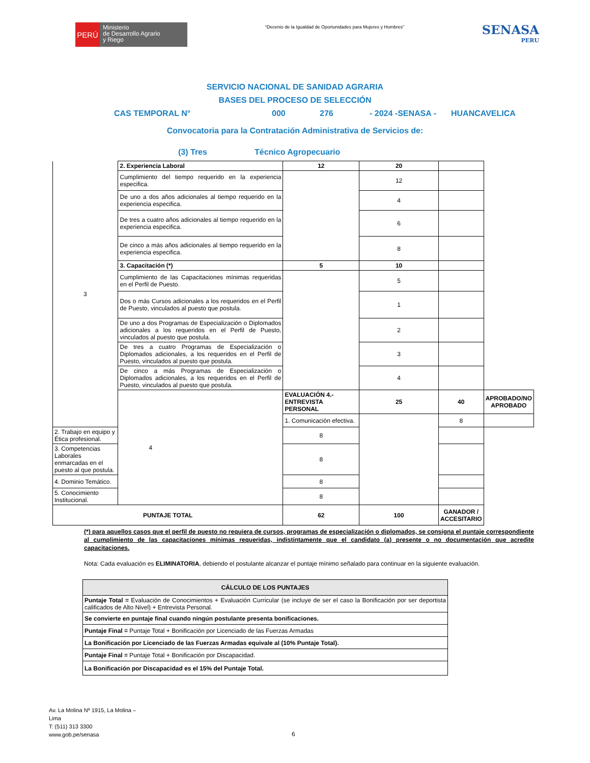PERÚ
Ministerio
de Desarrollo Agrario
y Riego
“Decenio de la Igualdad de Oportunidades para Mujeres y Hombres”
SENASA
PERU
SERVICIO NACIONAL DE SANIDAD AGRARIA
BASES DEL PROCESO DE SELECCIÓN
CAS TEMPORAL N° 000 276 - 2024 -SENASA - HUANCAVELICA
Convocatoria para la Contratación Administrativa de Servicios de:
(3) Tres Técnico Agropecuario
| 3 | 2. Experiencia Laboral | 12 | 20 | | |
| | Cumplimiento del tiempo requerido en la experiencia especifica. | | 12 | | |
| | De uno a dos años adicionales al tiempo requerido en la experiencia especifica. | | 4 | | |
| | De tres a cuatro años adicionales al tiempo requerido en la experiencia especifica. | | 6 | | |
| | De cinco a más años adicionales al tiempo requerido en la experiencia especifica. | | 8 | | |
| | 3. Capacitación (*) | 5 | 10 | | |
| | Cumplimiento de las Capacitaciones mínimas requeridas en el Perfil de Puesto. | | 5 | | |
| | Dos o más Cursos adicionales a los requeridos en el Perfil de Puesto, vinculados al puesto que postula. | | 1 | | |
| | De uno a dos Programas de Especialización o Diplomados adicionales a los requeridos en el Perfil de Puesto, vinculados al puesto que postula. | | 2 | | |
| | De tres a cuatro Programas de Especialización o Diplomados adicionales, a los requeridos en el Perfil de Puesto, vinculados al puesto que postula. | | 3 | | |
| | De cinco a más Programas de Especialización o Diplomados adicionales, a los requeridos en el Perfil de Puesto, vinculados al puesto que postula. | | 4 | | |
| | 4 | EVALUACIÓN 4.- ENTREVISTA PERSONAL | 25 | 40 | APROBADO/NO APROBADO |
| | | 1. Comunicación efectiva. | | 8 | |
| 2. Trabajo en equipo y Ética profesional. | | 8 | | | |
| 3. Competencias Laborales enmarcadas en el puesto al que postula. | | 8 | | | |
| 4. Dominio Temático. | | 8 | | | |
| 5. Conocimiento Institucional. | | 8 | | | |
| PUNTAJE TOTAL | | 62 | 100 | GANADOR / ACCESITARIO | |
(*) para aquellos casos que el perfil de puesto no requiera de cursos, programas de especialización o diplomados, se consigna el puntaje correspondiente al cumplimiento de las capacitaciones mínimas requeridas, indistintamente que el candidato (a) presente o no documentación que acredite capacitaciones.
Nota: Cada evaluación es ELIMINATORIA, debiendo el postulante alcanzar el puntaje mínimo señalado para continuar en la siguiente evaluación.
| CÁLCULO DE LOS PUNTAJES |
| --- |
| Puntaje Total = Evaluación de Conocimientos + Evaluación Curricular (se incluye de ser el caso la Bonificación por ser deportista calificados de Alto Nivel) + Entrevista Personal. |
| Se convierte en puntaje final cuando ningún postulante presenta bonificaciones. |
| Puntaje Final = Puntaje Total + Bonificación por Licenciado de las Fuerzas Armadas |
| La Bonificación por Licenciado de las Fuerzas Armadas equivale al (10% Puntaje Total). |
| Puntaje Final = Puntaje Total + Bonificación por Discapacidad. |
| La Bonificación por Discapacidad es el 15% del Puntaje Total. |
Av. La Molina Nº 1915, La Molina –
Lima
T: (511) 313 3300
www.gob.pe/senasa
6